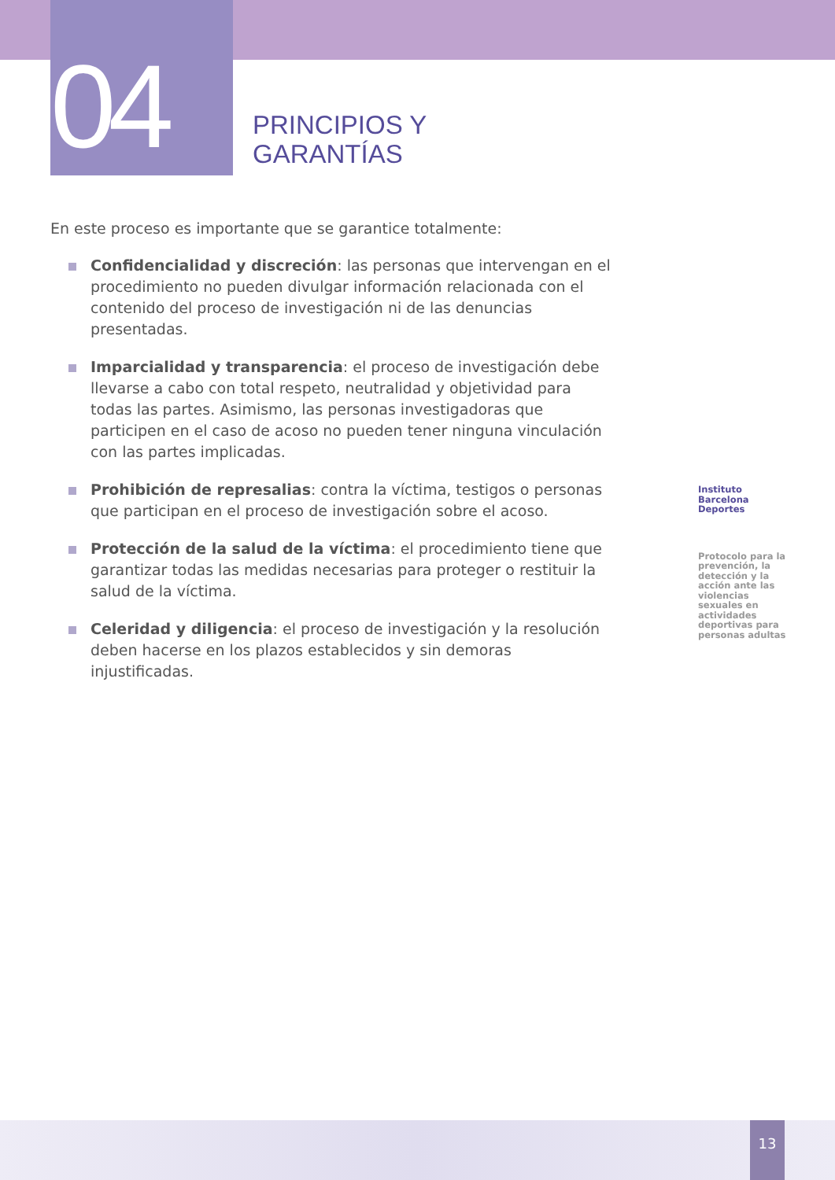04
PRINCIPIOS Y
GARANTÍAS
En este proceso es importante que se garantice totalmente:
Confidencialidad y discreción: las personas que intervengan en el procedimiento no pueden divulgar información relacionada con el contenido del proceso de investigación ni de las denuncias presentadas.
Imparcialidad y transparencia: el proceso de investigación debe llevarse a cabo con total respeto, neutralidad y objetividad para todas las partes. Asimismo, las personas investigadoras que participen en el caso de acoso no pueden tener ninguna vinculación con las partes implicadas.
Prohibición de represalias: contra la víctima, testigos o personas que participan en el proceso de investigación sobre el acoso.
Protección de la salud de la víctima: el procedimiento tiene que garantizar todas las medidas necesarias para proteger o restituir la salud de la víctima.
Celeridad y diligencia: el proceso de investigación y la resolución deben hacerse en los plazos establecidos y sin demoras injustificadas.
Instituto Barcelona Deportes
Protocolo para la prevención, la detección y la acción ante las violencias sexuales en actividades deportivas para personas adultas
13